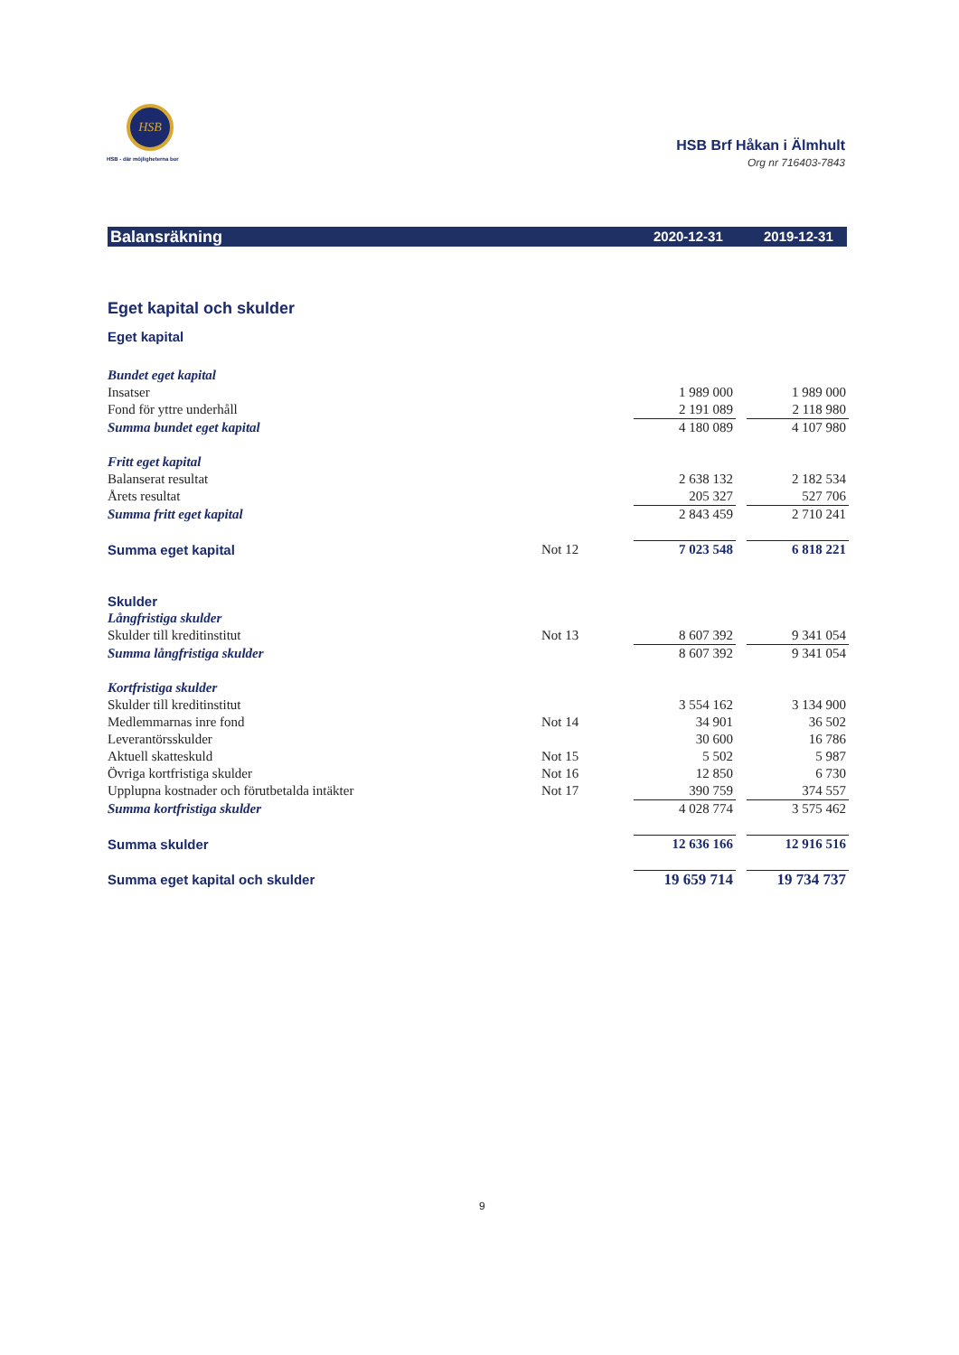HSB
HSB - där möjligheterna bor
HSB Brf Håkan i Älmhult
Org nr 716403-7843
Balansräkning 2020-12-31 2019-12-31
| Eget kapital och skulder | | | | | |
| Eget kapital | | | | | |
| Bundet eget kapital | | | | | |
| Insatser | | | 1 989 000 | | 1 989 000 |
| Fond för yttre underhåll | | | 2 191 089 | | 2 118 980 |
| Summa bundet eget kapital | | | 4 180 089 | | 4 107 980 |
| Fritt eget kapital | | | | | |
| Balanserat resultat | | | 2 638 132 | | 2 182 534 |
| Årets resultat | | | 205 327 | | 527 706 |
| Summa fritt eget kapital | | | 2 843 459 | | 2 710 241 |
| Summa eget kapital | Not 12 | | 7 023 548 | | 6 818 221 |
| Skulder | | | | | |
| Långfristiga skulder | | | | | |
| Skulder till kreditinstitut | Not 13 | | 8 607 392 | | 9 341 054 |
| Summa långfristiga skulder | | | 8 607 392 | | 9 341 054 |
| Kortfristiga skulder | | | | | |
| Skulder till kreditinstitut | | | 3 554 162 | | 3 134 900 |
| Medlemmarnas inre fond | Not 14 | | 34 901 | | 36 502 |
| Leverantörsskulder | | | 30 600 | | 16 786 |
| Aktuell skatteskuld | Not 15 | | 5 502 | | 5 987 |
| Övriga kortfristiga skulder | Not 16 | | 12 850 | | 6 730 |
| Upplupna kostnader och förutbetalda intäkter | Not 17 | | 390 759 | | 374 557 |
| Summa kortfristiga skulder | | | 4 028 774 | | 3 575 462 |
| Summa skulder | | | 12 636 166 | | 12 916 516 |
| Summa eget kapital och skulder | | | 19 659 714 | | 19 734 737 |
9